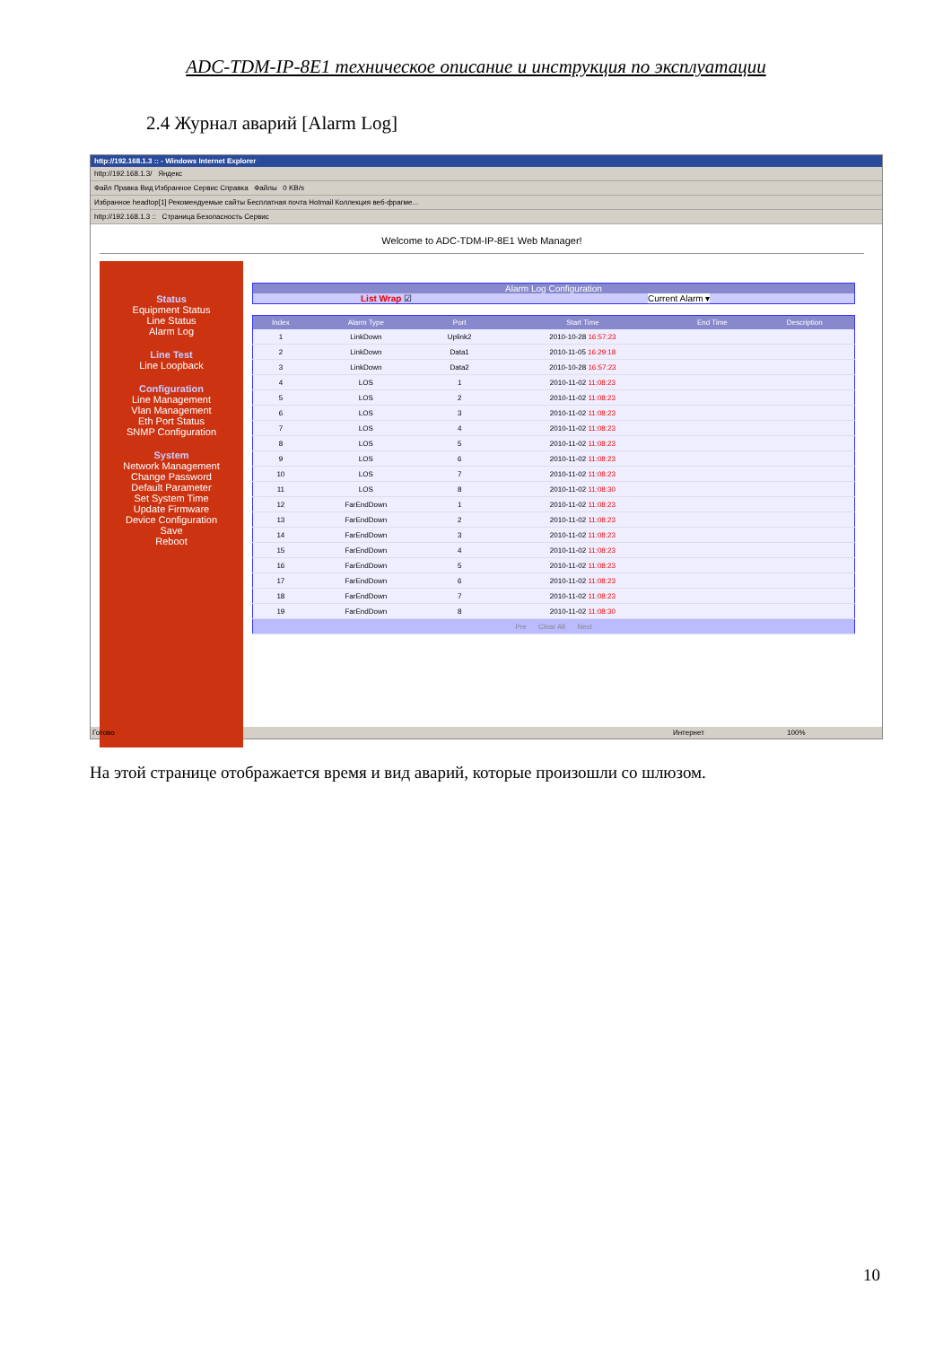ADC-TDM-IP-8E1 техническое описание и инструкция по эксплуатации
2.4 Журнал аварий [Alarm Log]
http://192.168.1.3 :: - Windows Internet Explorer
http://192.168.1.3/ Яндекс
Файл Правка Вид Избранное Сервис Справка Файлы 0 KB/s
Избранное headtop[1] Рекомендуемые сайты Бесплатная почта Hotmail Коллекция веб-фрагме...
http://192.168.1.3 :: Страница Безопасность Сервис
Welcome to ADC-TDM-IP-8E1 Web Manager!
Status
Equipment Status
Line Status
Alarm Log
Line Test
Line Loopback
Configuration
Line Management
Vlan Management
Eth Port Status
SNMP Configuration
System
Network Management
Change Password
Default Parameter
Set System Time
Update Firmware
Device Configuration
Save
Reboot
Alarm Log Configuration
List Wrap ☑ Current Alarm ▾
| Index | Alarm Type | Port | Start Time | End Time | Description |
| --- | --- | --- | --- | --- | --- |
| 1 | LinkDown | Uplink2 | 2010-10-28 16:57:23 | | |
| 2 | LinkDown | Data1 | 2010-11-05 16:29:18 | | |
| 3 | LinkDown | Data2 | 2010-10-28 16:57:23 | | |
| 4 | LOS | 1 | 2010-11-02 11:08:23 | | |
| 5 | LOS | 2 | 2010-11-02 11:08:23 | | |
| 6 | LOS | 3 | 2010-11-02 11:08:23 | | |
| 7 | LOS | 4 | 2010-11-02 11:08:23 | | |
| 8 | LOS | 5 | 2010-11-02 11:08:23 | | |
| 9 | LOS | 6 | 2010-11-02 11:08:23 | | |
| 10 | LOS | 7 | 2010-11-02 11:08:23 | | |
| 11 | LOS | 8 | 2010-11-02 11:08:30 | | |
| 12 | FarEndDown | 1 | 2010-11-02 11:08:23 | | |
| 13 | FarEndDown | 2 | 2010-11-02 11:08:23 | | |
| 14 | FarEndDown | 3 | 2010-11-02 11:08:23 | | |
| 15 | FarEndDown | 4 | 2010-11-02 11:08:23 | | |
| 16 | FarEndDown | 5 | 2010-11-02 11:08:23 | | |
| 17 | FarEndDown | 6 | 2010-11-02 11:08:23 | | |
| 18 | FarEndDown | 7 | 2010-11-02 11:08:23 | | |
| 19 | FarEndDown | 8 | 2010-11-02 11:08:30 | | |
| Pre Clear All Next | | | | | |
Готово Интернет 100%
На этой странице отображается время и вид аварий, которые произошли со шлюзом.
10